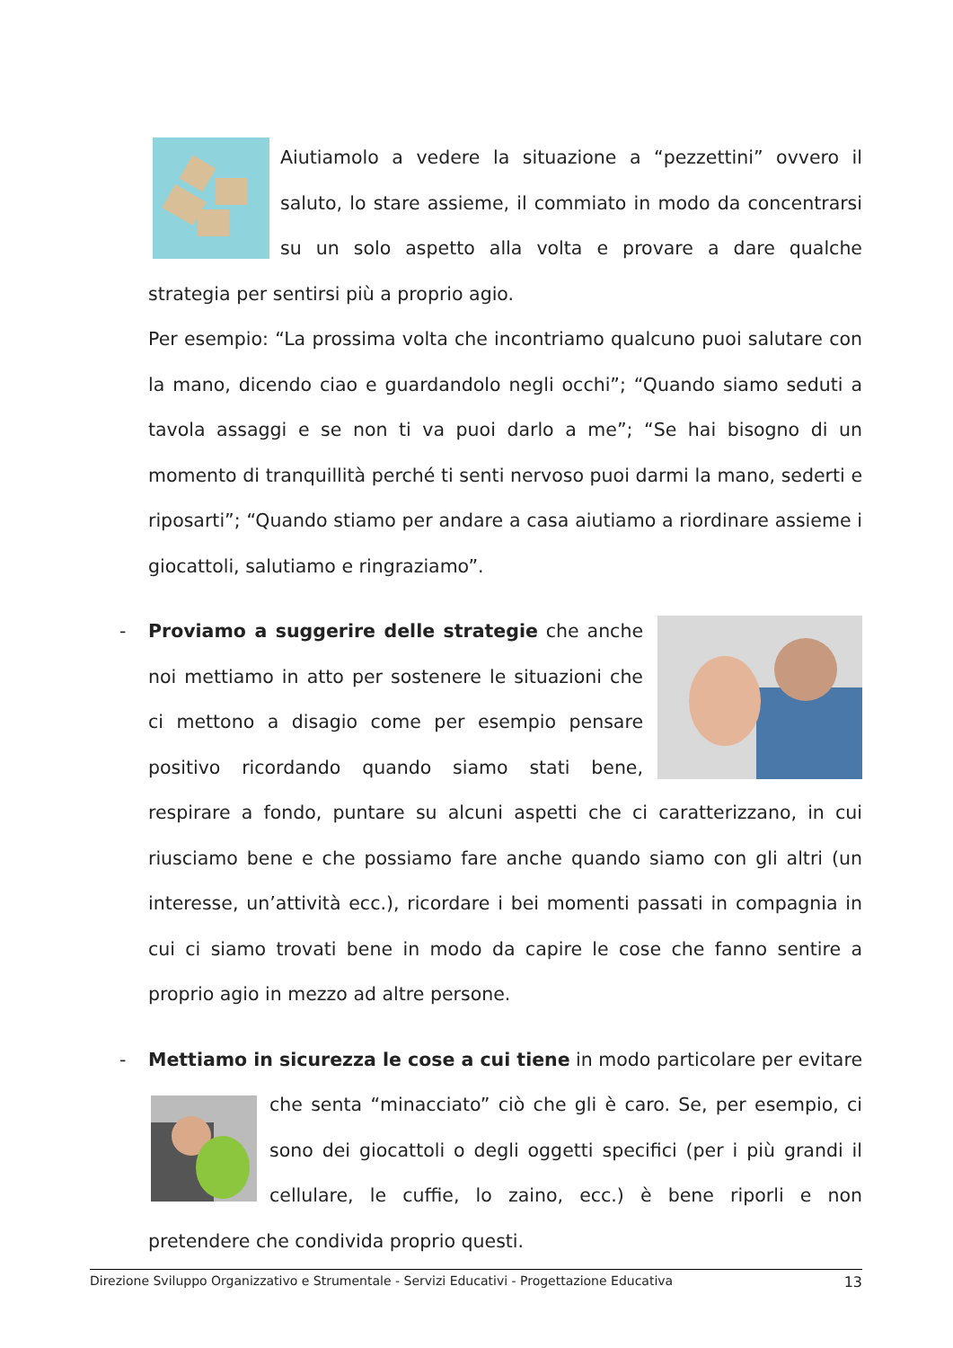Aiutiamolo a vedere la situazione a “pezzettini” ovvero il saluto, lo stare assieme, il commiato in modo da concentrarsi su un solo aspetto alla volta e provare a dare qualche strategia per sentirsi più a proprio agio.
Per esempio: “La prossima volta che incontriamo qualcuno puoi salutare con la mano, dicendo ciao e guardandolo negli occhi”; “Quando siamo seduti a tavola assaggi e se non ti va puoi darlo a me”; “Se hai bisogno di un momento di tranquillità perché ti senti nervoso puoi darmi la mano, sederti e riposarti”; “Quando stiamo per andare a casa aiutiamo a riordinare assieme i giocattoli, salutiamo e ringraziamo”.
-
Proviamo a suggerire delle strategie che anche noi mettiamo in atto per sostenere le situazioni che ci mettono a disagio come per esempio pensare positivo ricordando quando siamo stati bene, respirare a fondo, puntare su alcuni aspetti che ci caratterizzano, in cui riusciamo bene e che possiamo fare anche quando siamo con gli altri (un interesse, un’attività ecc.), ricordare i bei momenti passati in compagnia in cui ci siamo trovati bene in modo da capire le cose che fanno sentire a proprio agio in mezzo ad altre persone.
-
Mettiamo in sicurezza le cose a cui tiene in modo particolare per evitare che senta “minacciato” ciò che gli è caro. Se, per esempio, ci sono dei giocattoli o degli oggetti specifici (per i più grandi il cellulare, le cuffie, lo zaino, ecc.) è bene riporli e non pretendere che condivida proprio questi.
Direzione Sviluppo Organizzativo e Strumentale - Servizi Educativi - Progettazione Educativa 13